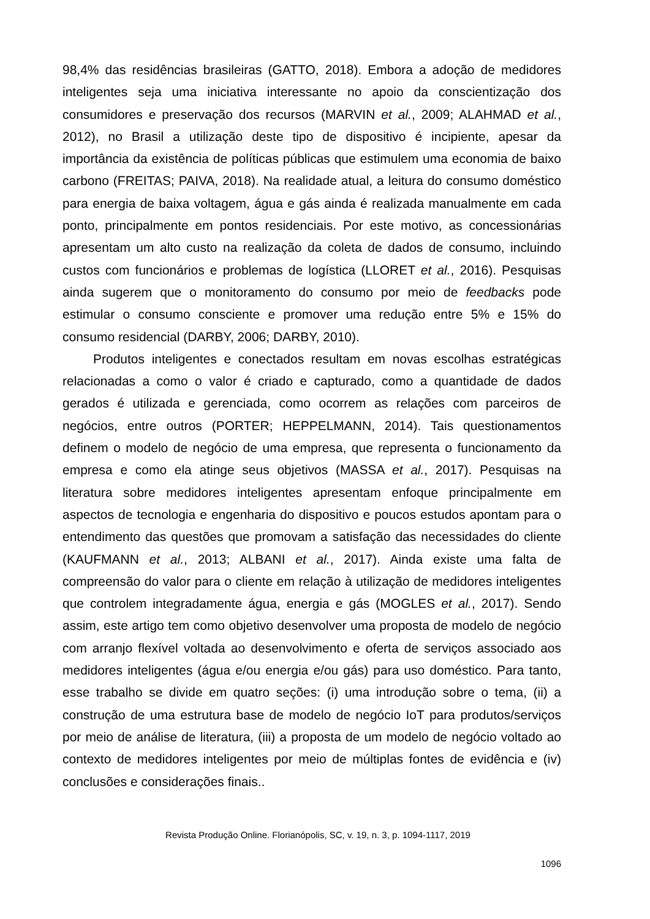98,4% das residências brasileiras (GATTO, 2018). Embora a adoção de medidores inteligentes seja uma iniciativa interessante no apoio da conscientização dos consumidores e preservação dos recursos (MARVIN et al., 2009; ALAHMAD et al., 2012), no Brasil a utilização deste tipo de dispositivo é incipiente, apesar da importância da existência de políticas públicas que estimulem uma economia de baixo carbono (FREITAS; PAIVA, 2018). Na realidade atual, a leitura do consumo doméstico para energia de baixa voltagem, água e gás ainda é realizada manualmente em cada ponto, principalmente em pontos residenciais. Por este motivo, as concessionárias apresentam um alto custo na realização da coleta de dados de consumo, incluindo custos com funcionários e problemas de logística (LLORET et al., 2016). Pesquisas ainda sugerem que o monitoramento do consumo por meio de feedbacks pode estimular o consumo consciente e promover uma redução entre 5% e 15% do consumo residencial (DARBY, 2006; DARBY, 2010).
Produtos inteligentes e conectados resultam em novas escolhas estratégicas relacionadas a como o valor é criado e capturado, como a quantidade de dados gerados é utilizada e gerenciada, como ocorrem as relações com parceiros de negócios, entre outros (PORTER; HEPPELMANN, 2014). Tais questionamentos definem o modelo de negócio de uma empresa, que representa o funcionamento da empresa e como ela atinge seus objetivos (MASSA et al., 2017). Pesquisas na literatura sobre medidores inteligentes apresentam enfoque principalmente em aspectos de tecnologia e engenharia do dispositivo e poucos estudos apontam para o entendimento das questões que promovam a satisfação das necessidades do cliente (KAUFMANN et al., 2013; ALBANI et al., 2017). Ainda existe uma falta de compreensão do valor para o cliente em relação à utilização de medidores inteligentes que controlem integradamente água, energia e gás (MOGLES et al., 2017). Sendo assim, este artigo tem como objetivo desenvolver uma proposta de modelo de negócio com arranjo flexível voltada ao desenvolvimento e oferta de serviços associado aos medidores inteligentes (água e/ou energia e/ou gás) para uso doméstico. Para tanto, esse trabalho se divide em quatro seções: (i) uma introdução sobre o tema, (ii) a construção de uma estrutura base de modelo de negócio IoT para produtos/serviços por meio de análise de literatura, (iii) a proposta de um modelo de negócio voltado ao contexto de medidores inteligentes por meio de múltiplas fontes de evidência e (iv) conclusões e considerações finais..
Revista Produção Online. Florianópolis, SC, v. 19, n. 3, p. 1094-1117, 2019
1096